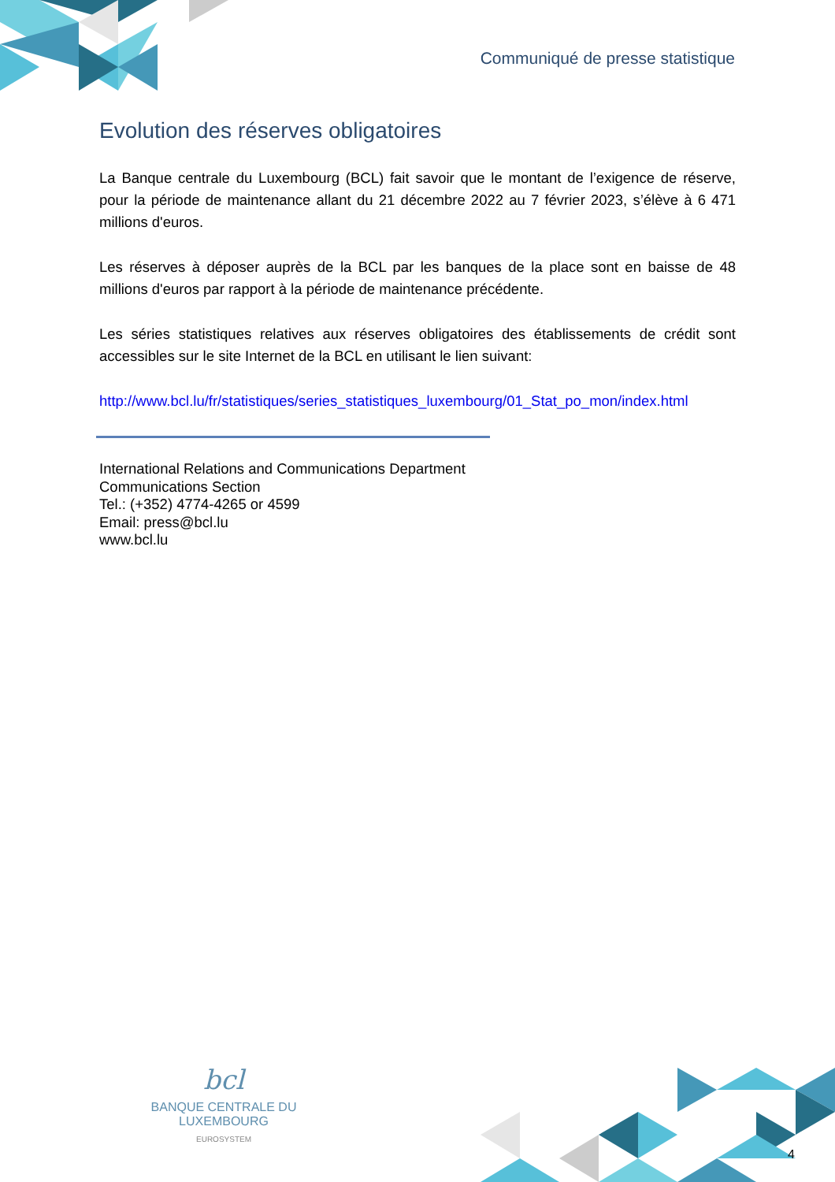Communiqué de presse statistique
Evolution des réserves obligatoires
La Banque centrale du Luxembourg (BCL) fait savoir que le montant de l’exigence de réserve, pour la période de maintenance allant du 21 décembre 2022 au 7 février 2023, s’élève à 6 471 millions d'euros.
Les réserves à déposer auprès de la BCL par les banques de la place sont en baisse de 48 millions d'euros par rapport à la période de maintenance précédente.
Les séries statistiques relatives aux réserves obligatoires des établissements de crédit sont accessibles sur le site Internet de la BCL en utilisant le lien suivant:
http://www.bcl.lu/fr/statistiques/series_statistiques_luxembourg/01_Stat_po_mon/index.html
International Relations and Communications Department
Communications Section
Tel.: (+352) 4774-4265 or 4599
Email: press@bcl.lu
www.bcl.lu
bcl
BANQUE CENTRALE DU LUXEMBOURG
EUROSYSTEM
4